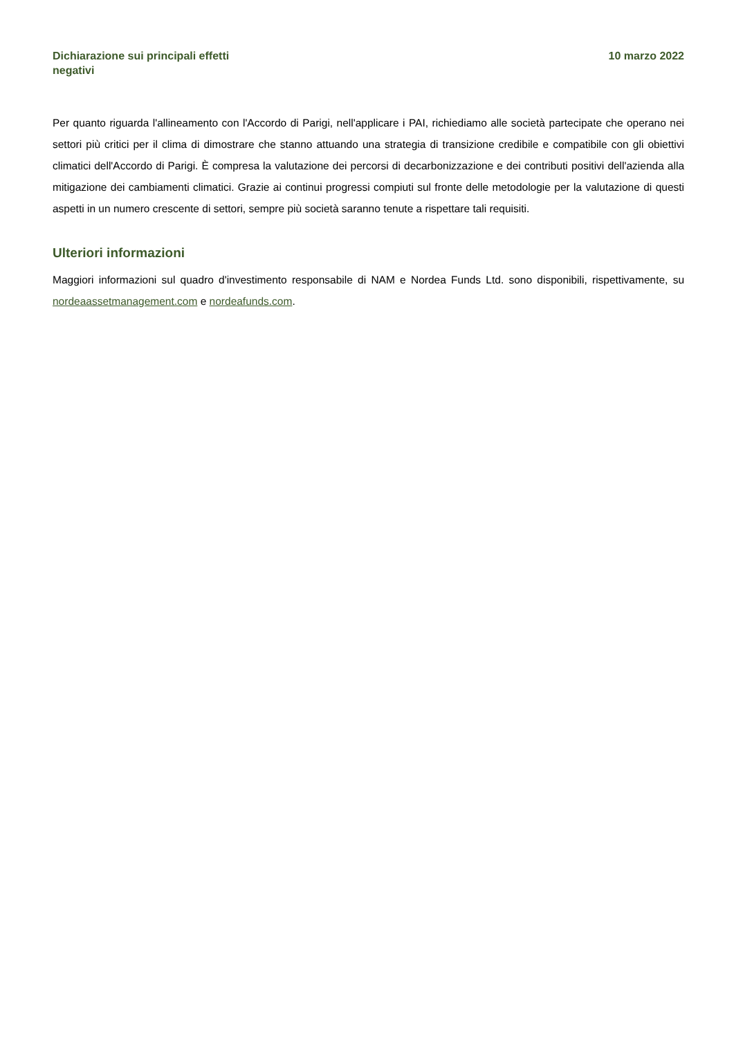Dichiarazione sui principali effetti negativi
10 marzo 2022
Per quanto riguarda l'allineamento con l'Accordo di Parigi, nell'applicare i PAI, richiediamo alle società partecipate che operano nei settori più critici per il clima di dimostrare che stanno attuando una strategia di transizione credibile e compatibile con gli obiettivi climatici dell'Accordo di Parigi. È compresa la valutazione dei percorsi di decarbonizzazione e dei contributi positivi dell'azienda alla mitigazione dei cambiamenti climatici. Grazie ai continui progressi compiuti sul fronte delle metodologie per la valutazione di questi aspetti in un numero crescente di settori, sempre più società saranno tenute a rispettare tali requisiti.
Ulteriori informazioni
Maggiori informazioni sul quadro d'investimento responsabile di NAM e Nordea Funds Ltd. sono disponibili, rispettivamente, su nordeaassetmanagement.com e nordeafunds.com.